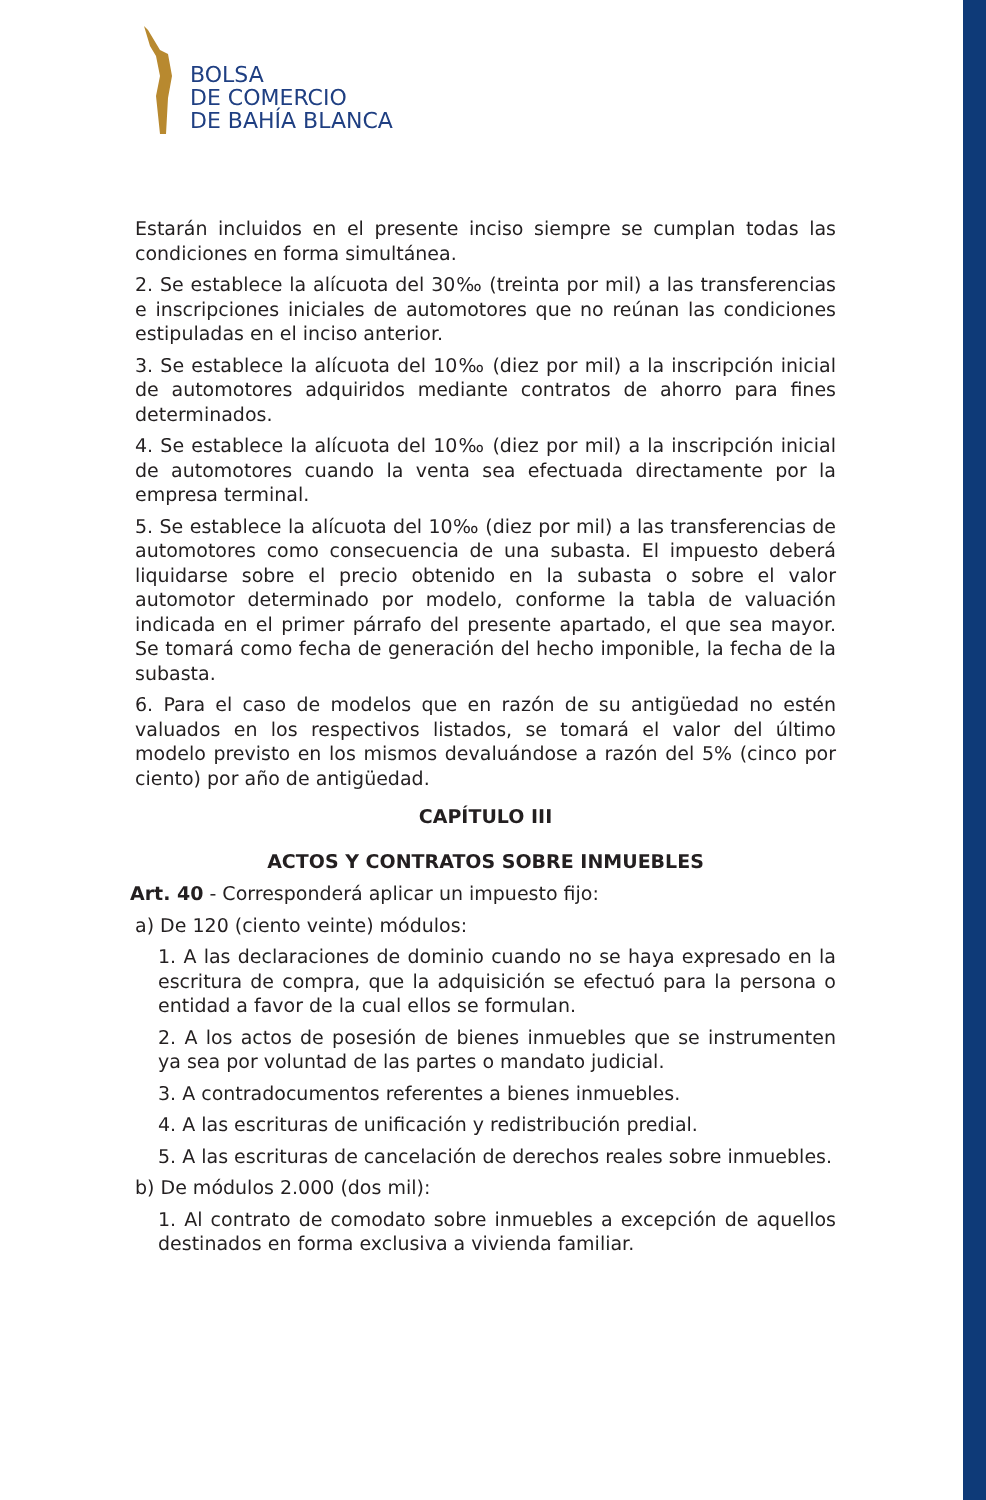BOLSA
DE COMERCIO
DE BAHÍA BLANCA
Estarán incluidos en el presente inciso siempre se cumplan todas las condiciones en forma simultánea.
2. Se establece la alícuota del 30‰ (treinta por mil) a las transferencias e inscripciones iniciales de automotores que no reúnan las condiciones estipuladas en el inciso anterior.
3. Se establece la alícuota del 10‰ (diez por mil) a la inscripción inicial de automotores adquiridos mediante contratos de ahorro para fines determinados.
4. Se establece la alícuota del 10‰ (diez por mil) a la inscripción inicial de automotores cuando la venta sea efectuada directamente por la empresa terminal.
5. Se establece la alícuota del 10‰ (diez por mil) a las transferencias de automotores como consecuencia de una subasta. El impuesto deberá liquidarse sobre el precio obtenido en la subasta o sobre el valor automotor determinado por modelo, conforme la tabla de valuación indicada en el primer párrafo del presente apartado, el que sea mayor. Se tomará como fecha de generación del hecho imponible, la fecha de la subasta.
6. Para el caso de modelos que en razón de su antigüedad no estén valuados en los respectivos listados, se tomará el valor del último modelo previsto en los mismos devaluándose a razón del 5% (cinco por ciento) por año de antigüedad.
CAPÍTULO III
ACTOS Y CONTRATOS SOBRE INMUEBLES
Art. 40 - Corresponderá aplicar un impuesto fijo:
a) De 120 (ciento veinte) módulos:
1. A las declaraciones de dominio cuando no se haya expresado en la escritura de compra, que la adquisición se efectuó para la persona o entidad a favor de la cual ellos se formulan.
2. A los actos de posesión de bienes inmuebles que se instrumenten ya sea por voluntad de las partes o mandato judicial.
3. A contradocumentos referentes a bienes inmuebles.
4. A las escrituras de unificación y redistribución predial.
5. A las escrituras de cancelación de derechos reales sobre inmuebles.
b) De módulos 2.000 (dos mil):
1. Al contrato de comodato sobre inmuebles a excepción de aquellos destinados en forma exclusiva a vivienda familiar.